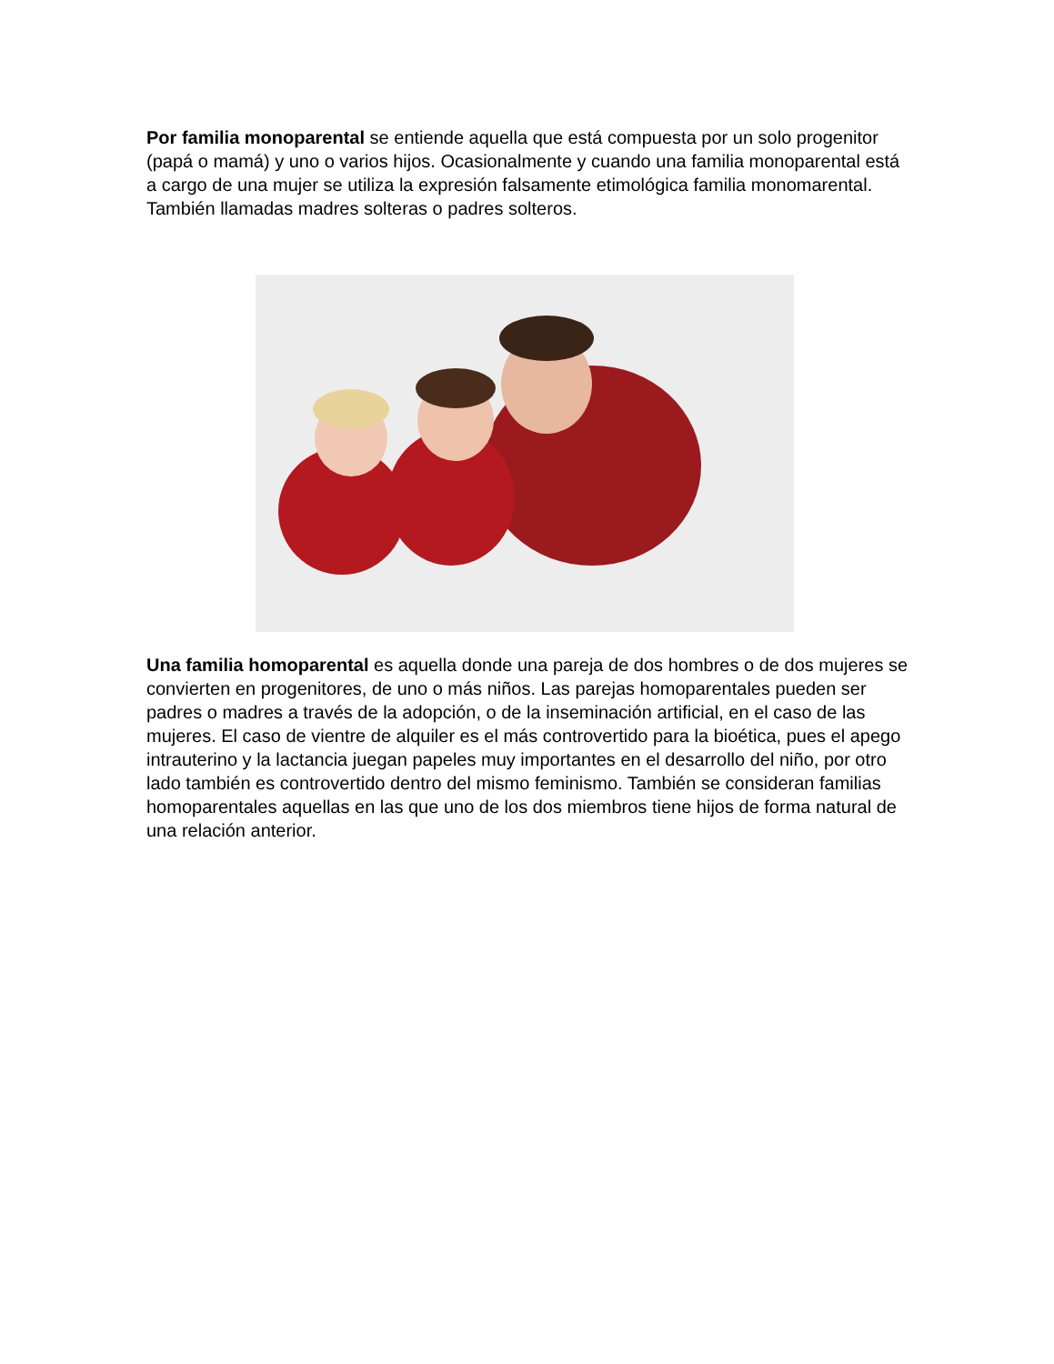Por familia monoparental se entiende aquella que está compuesta por un solo progenitor (papá o mamá) y uno o varios hijos. Ocasionalmente y cuando una familia monoparental está a cargo de una mujer se utiliza la expresión falsamente etimológica familia monomarental. También llamadas madres solteras o padres solteros.
Una familia homoparental es aquella donde una pareja de dos hombres o de dos mujeres se convierten en progenitores, de uno o más niños. Las parejas homoparentales pueden ser padres o madres a través de la adopción, o de la inseminación artificial, en el caso de las mujeres. El caso de vientre de alquiler es el más controvertido para la bioética, pues el apego intrauterino y la lactancia juegan papeles muy importantes en el desarrollo del niño, por otro lado también es controvertido dentro del mismo feminismo. También se consideran familias homoparentales aquellas en las que uno de los dos miembros tiene hijos de forma natural de una relación anterior.